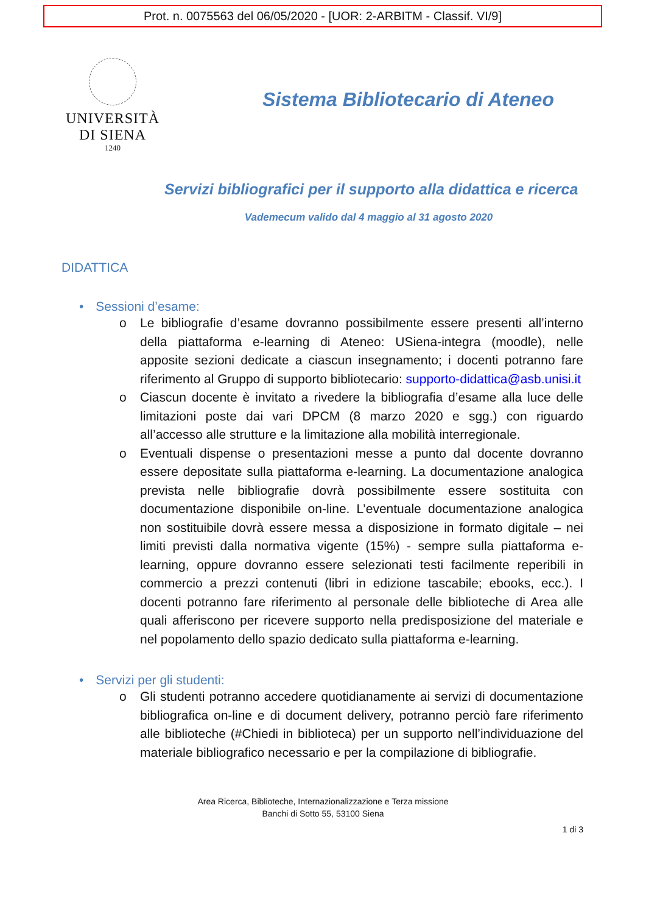Prot. n. 0075563 del 06/05/2020 - [UOR: 2-ARBITM - Classif. VI/9]
UNIVERSITÀ
DI SIENA
1240
Sistema Bibliotecario di Ateneo
Servizi bibliografici per il supporto alla didattica e ricerca
Vademecum valido dal 4 maggio al 31 agosto 2020
DIDATTICA
• Sessioni d’esame:
o Le bibliografie d’esame dovranno possibilmente essere presenti all’interno della piattaforma e-learning di Ateneo: USiena-integra (moodle), nelle apposite sezioni dedicate a ciascun insegnamento; i docenti potranno fare riferimento al Gruppo di supporto bibliotecario: supporto-didattica@asb.unisi.it
o Ciascun docente è invitato a rivedere la bibliografia d’esame alla luce delle limitazioni poste dai vari DPCM (8 marzo 2020 e sgg.) con riguardo all’accesso alle strutture e la limitazione alla mobilità interregionale.
o Eventuali dispense o presentazioni messe a punto dal docente dovranno essere depositate sulla piattaforma e-learning. La documentazione analogica prevista nelle bibliografie dovrà possibilmente essere sostituita con documentazione disponibile on-line. L’eventuale documentazione analogica non sostituibile dovrà essere messa a disposizione in formato digitale – nei limiti previsti dalla normativa vigente (15%) - sempre sulla piattaforma e-learning, oppure dovranno essere selezionati testi facilmente reperibili in commercio a prezzi contenuti (libri in edizione tascabile; ebooks, ecc.). I docenti potranno fare riferimento al personale delle biblioteche di Area alle quali afferiscono per ricevere supporto nella predisposizione del materiale e nel popolamento dello spazio dedicato sulla piattaforma e-learning.
• Servizi per gli studenti:
o Gli studenti potranno accedere quotidianamente ai servizi di documentazione bibliografica on-line e di document delivery, potranno perciò fare riferimento alle biblioteche (#Chiedi in biblioteca) per un supporto nell’individuazione del materiale bibliografico necessario e per la compilazione di bibliografie.
Area Ricerca, Biblioteche, Internazionalizzazione e Terza missione
Banchi di Sotto 55, 53100 Siena
1 di 3